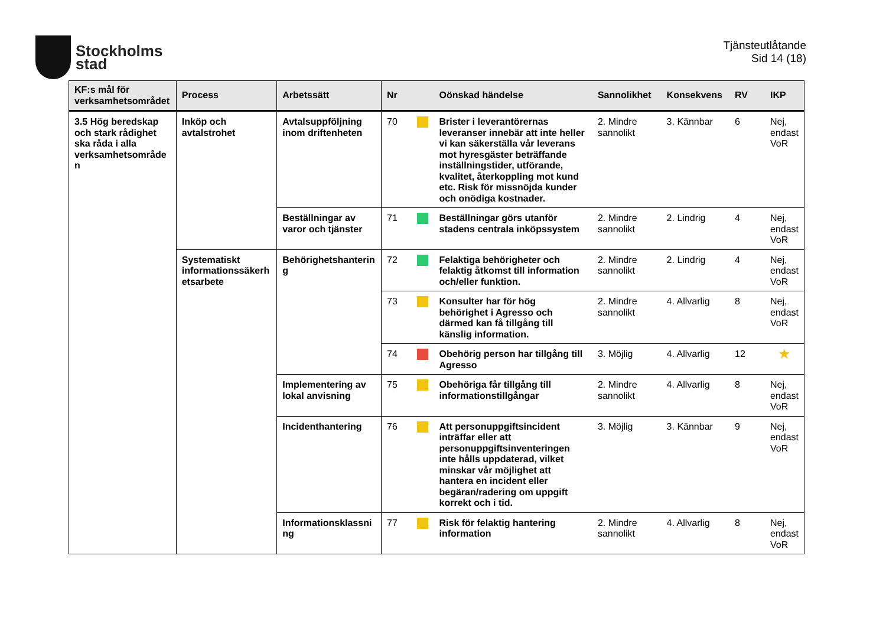Stockholms
stad
Tjänsteutlåtande
Sid 14 (18)
| KF:s mål för verksamhetsområdet | Process | Arbetssätt | Nr | | Oönskad händelse | Sannolikhet | Konsekvens | RV | IKP |
| --- | --- | --- | --- | --- | --- | --- | --- | --- | --- |
| 3.5 Hög beredskap och stark rådighet ska råda i alla verksamhetsområde n | Inköp och avtalstrohet | Avtalsuppföljning inom driftenheten | 70 | | Brister i leverantörernas leveranser innebär att inte heller vi kan säkerställa vår leverans mot hyresgäster beträffande inställningstider, utförande, kvalitet, återkoppling mot kund etc. Risk för missnöjda kunder och onödiga kostnader. | 2. Mindre sannolikt | 3. Kännbar | 6 | Nej, endast VoR |
| | | Beställningar av varor och tjänster | 71 | | Beställningar görs utanför stadens centrala inköpssystem | 2. Mindre sannolikt | 2. Lindrig | 4 | Nej, endast VoR |
| | Systematiskt informationssäkerh etsarbete | Behörighetshanterin g | 72 | | Felaktiga behörigheter och felaktig åtkomst till information och/eller funktion. | 2. Mindre sannolikt | 2. Lindrig | 4 | Nej, endast VoR |
| | | | 73 | | Konsulter har för hög behörighet i Agresso och därmed kan få tillgång till känslig information. | 2. Mindre sannolikt | 4. Allvarlig | 8 | Nej, endast VoR |
| | | | 74 | | Obehörig person har tillgång till Agresso | 3. Möjlig | 4. Allvarlig | 12 | ★ |
| | | Implementering av lokal anvisning | 75 | | Obehöriga får tillgång till informationstillgångar | 2. Mindre sannolikt | 4. Allvarlig | 8 | Nej, endast VoR |
| | | Incidenthantering | 76 | | Att personuppgiftsincident inträffar eller att personuppgiftsinventeringen inte hålls uppdaterad, vilket minskar vår möjlighet att hantera en incident eller begäran/radering om uppgift korrekt och i tid. | 3. Möjlig | 3. Kännbar | 9 | Nej, endast VoR |
| | | Informationsklassni ng | 77 | | Risk för felaktig hantering information | 2. Mindre sannolikt | 4. Allvarlig | 8 | Nej, endast VoR |